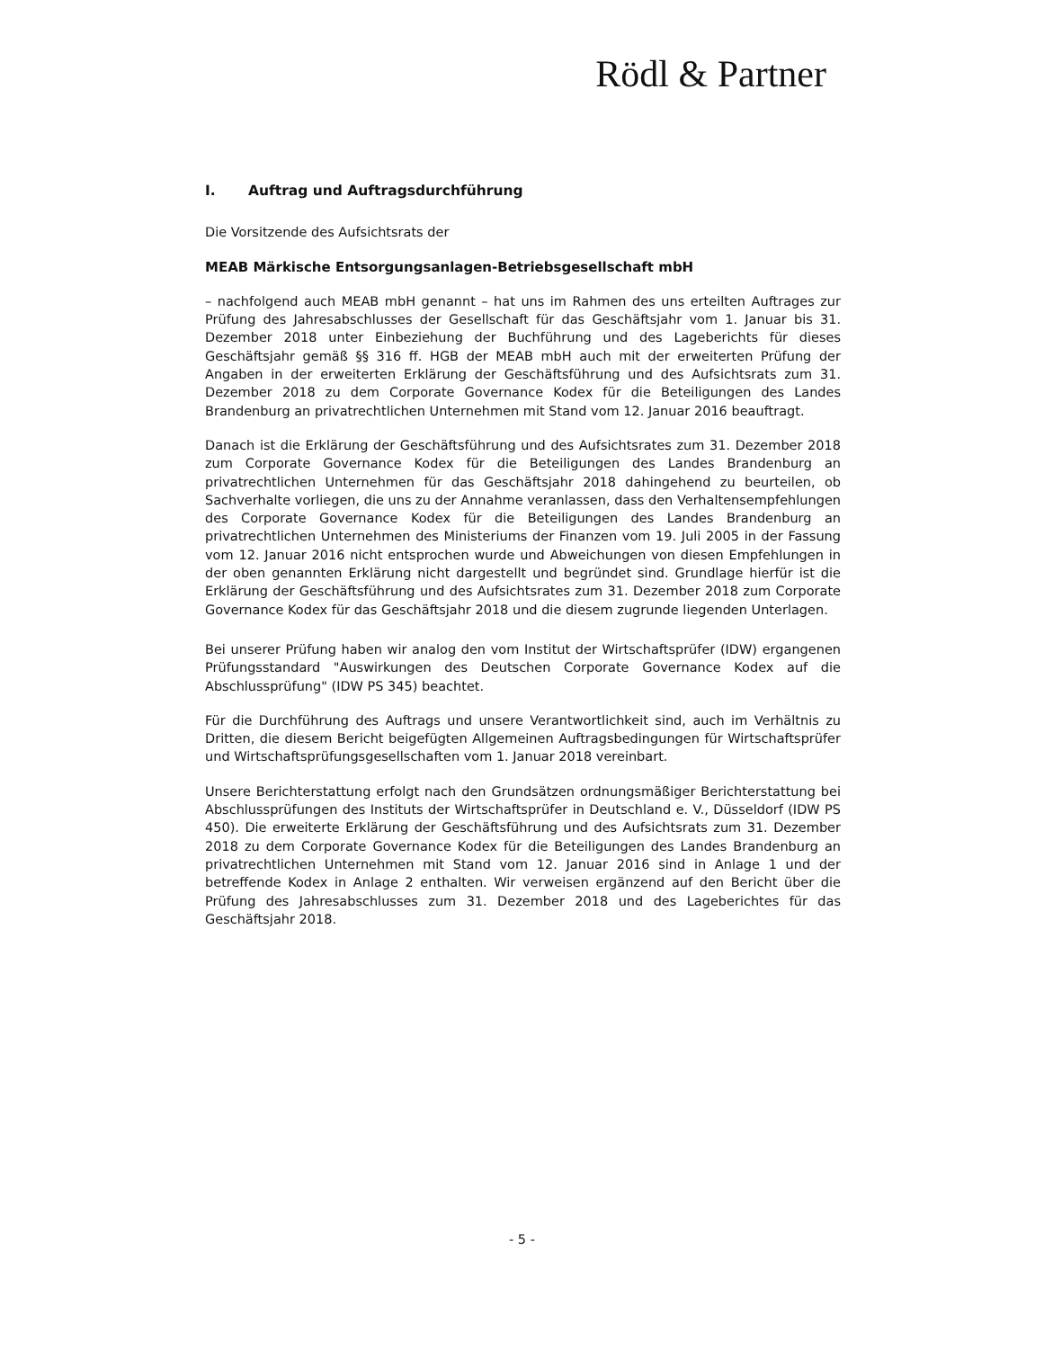Rödl & Partner
I. Auftrag und Auftragsdurchführung
Die Vorsitzende des Aufsichtsrats der
MEAB Märkische Entsorgungsanlagen-Betriebsgesellschaft mbH
– nachfolgend auch MEAB mbH genannt – hat uns im Rahmen des uns erteilten Auftrages zur Prüfung des Jahresabschlusses der Gesellschaft für das Geschäftsjahr vom 1. Januar bis 31. Dezember 2018 unter Einbeziehung der Buchführung und des Lageberichts für dieses Geschäftsjahr gemäß §§ 316 ff. HGB der MEAB mbH auch mit der erweiterten Prüfung der Angaben in der erweiterten Erklärung der Geschäftsführung und des Aufsichtsrats zum 31. Dezember 2018 zu dem Corporate Governance Kodex für die Beteiligungen des Landes Brandenburg an privatrechtlichen Unternehmen mit Stand vom 12. Januar 2016 beauftragt.
Danach ist die Erklärung der Geschäftsführung und des Aufsichtsrates zum 31. Dezember 2018 zum Corporate Governance Kodex für die Beteiligungen des Landes Brandenburg an privatrechtlichen Unternehmen für das Geschäftsjahr 2018 dahingehend zu beurteilen, ob Sachverhalte vorliegen, die uns zu der Annahme veranlassen, dass den Verhaltensempfehlungen des Corporate Governance Kodex für die Beteiligungen des Landes Brandenburg an privatrechtlichen Unternehmen des Ministeriums der Finanzen vom 19. Juli 2005 in der Fassung vom 12. Januar 2016 nicht entsprochen wurde und Abweichungen von diesen Empfehlungen in der oben genannten Erklärung nicht dargestellt und begründet sind. Grundlage hierfür ist die Erklärung der Geschäftsführung und des Aufsichtsrates zum 31. Dezember 2018 zum Corporate Governance Kodex für das Geschäftsjahr 2018 und die diesem zugrunde liegenden Unterlagen.
Bei unserer Prüfung haben wir analog den vom Institut der Wirtschaftsprüfer (IDW) ergangenen Prüfungsstandard "Auswirkungen des Deutschen Corporate Governance Kodex auf die Abschlussprüfung" (IDW PS 345) beachtet.
Für die Durchführung des Auftrags und unsere Verantwortlichkeit sind, auch im Verhältnis zu Dritten, die diesem Bericht beigefügten Allgemeinen Auftragsbedingungen für Wirtschaftsprüfer und Wirtschaftsprüfungsgesellschaften vom 1. Januar 2018 vereinbart.
Unsere Berichterstattung erfolgt nach den Grundsätzen ordnungsmäßiger Berichterstattung bei Abschlussprüfungen des Instituts der Wirtschaftsprüfer in Deutschland e. V., Düsseldorf (IDW PS 450). Die erweiterte Erklärung der Geschäftsführung und des Aufsichtsrats zum 31. Dezember 2018 zu dem Corporate Governance Kodex für die Beteiligungen des Landes Brandenburg an privatrechtlichen Unternehmen mit Stand vom 12. Januar 2016 sind in Anlage 1 und der betreffende Kodex in Anlage 2 enthalten. Wir verweisen ergänzend auf den Bericht über die Prüfung des Jahresabschlusses zum 31. Dezember 2018 und des Lageberichtes für das Geschäftsjahr 2018.
- 5 -